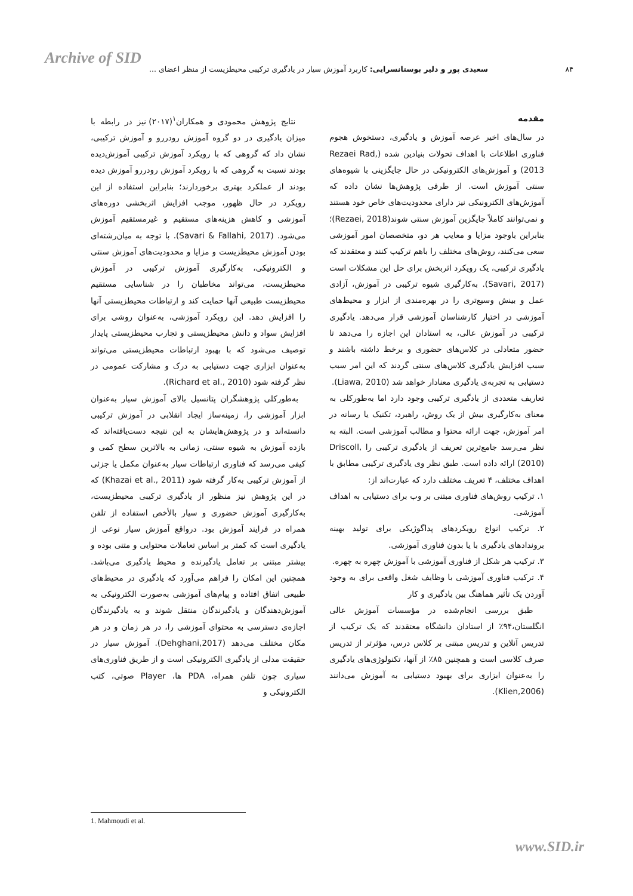Archive of SID
۸۴ سعیدی پور و دلیر بوستانسرایی: کاربرد آموزش سیار در یادگیری ترکیبی محیطزیست از منظر اعضای ...
مقدمه
در سال‌های اخیر عرصه آموزش و یادگیری، دستخوش هجوم فناوری اطلاعات با اهداف تحولات بنیادین شده (Rezaei Rad, 2013) و آموزش‌های الکترونیکی در حال جایگزینی با شیوه‌های سنتی آموزش است. از طرفی پژوهش‌ها نشان داده که آموزش‌های الکترونیکی نیز دارای محدودیت‌های خاص خود هستند و نمی‌توانند کاملاً جایگزین آموزش سنتی شوند(Rezaei, 2018)؛ بنابراین باوجود مزایا و معایب هر دو، متخصصان امور آموزشی سعی می‌کنند، روش‌های مختلف را باهم ترکیب کنند و معتقدند که یادگیری ترکیبی، یک رویکرد اثربخش برای حل این مشکلات است (Savari, 2017). به‌کارگیری شیوه ترکیبی در آموزش، آزادی عمل و بینش وسیع‌تری را در بهره‌مندی از ابزار و محیط‌های آموزشی در اختیار کارشناسان آموزشی قرار می‌دهد. یادگیری ترکیبی در آموزش عالی، به استادان این اجازه را می‌دهد تا حضور متعادلی در کلاس‌های حضوری و برخط داشته باشند و سبب افزایش یادگیری کلاس‌های سنتی گردند که این امر سبب دستیابی به تجربه‌ی یادگیری معنادار خواهد شد (Liawa, 2010).
تعاریف متعددی از یادگیری ترکیبی وجود دارد اما به‌طورکلی به معنای به‌کارگیری بیش از یک روش، راهبرد، تکنیک یا رسانه در امر آموزش، جهت ارائه محتوا و مطالب آموزشی است. البته به نظر می‌رسد جامع‌ترین تعریف از یادگیری ترکیبی را Driscoll, (2010) ارائه داده است. طبق نظر وی یادگیری ترکیبی مطابق با اهداف مختلف، ۴ تعریف مختلف دارد که عبارت‌اند از:
۱. ترکیب روش‌های فناوری مبتنی بر وب برای دستیابی به اهداف آموزشی.
۲. ترکیب انواع رویکردهای پداگوژیکی برای تولید بهینه بروندادهای یادگیری با یا بدون فناوری آموزشی.
۳. ترکیب هر شکل از فناوری آموزشی با آموزش چهره به چهره.
۴. ترکیب فناوری آموزشی با وظایف شغل واقعی برای به وجود آوردن یک تأثیر هماهنگ بین یادگیری و کار
طبق بررسی انجام‌شده در مؤسسات آموزش عالی انگلستان،۹۴٪ از استادان دانشگاه معتقدند که یک ترکیب از تدریس آنلاین و تدریس مبتنی بر کلاس درس، مؤثرتر از تدریس صرف کلاسی است و همچنین ۸۵٪ از آنها، تکنولوژی‌های یادگیری را به‌عنوان ابزاری برای بهبود دستیابی به آموزش می‌دانند (Klien,2006).
نتایج پژوهش محمودی و همکاران<sup>۱</sup>(۲۰۱۷) نیز در رابطه با میزان یادگیری در دو گروه آموزش رودررو و آموزش ترکیبی، نشان داد که گروهی که با رویکرد آموزش ترکیبی آموزش‌دیده بودند نسبت به گروهی که با رویکرد آموزش رودررو آموزش دیده بودند از عملکرد بهتری برخوردارند؛ بنابراین استفاده از این رویکرد در حال ظهور، موجب افزایش اثربخشی دوره‌های آموزشی و کاهش هزینه‌های مستقیم و غیرمستقیم آموزش می‌شود. (Savari & Fallahi, 2017). با توجه به میان‌رشته‌ای بودن آموزش محیطزیست و مزایا و محدودیت‌های آموزش سنتی و الکترونیکی، به‌کارگیری آموزش ترکیبی در آموزش محیطزیست، می‌تواند مخاطبان را در شناسایی مستقیم محیطزیست طبیعی آنها حمایت کند و ارتباطات محیطزیستی آنها را افزایش دهد. این رویکرد آموزشی، به‌عنوان روشی برای افزایش سواد و دانش محیطزیستی و تجارب محیطزیستی پایدار توصیف می‌شود که با بهبود ارتباطات محیطزیستی می‌تواند به‌عنوان ابزاری جهت دستیابی به درک و مشارکت عمومی در نظر گرفته شود (Richard et al., 2010).
به‌طورکلی پژوهشگران پتانسیل بالای آموزش سیار به‌عنوان ابزار آموزشی را، زمینه‌ساز ایجاد انقلابی در آموزش ترکیبی دانسته‌اند و در پژوهش‌هایشان به این نتیجه دست‌یافته‌اند که بازده آموزش به شیوه سنتی، زمانی به بالاترین سطح کمی و کیفی می‌رسد که فناوری ارتباطات سیار به‌عنوان مکمل یا جزئی از آموزش ترکیبی به‌کار گرفته شود (Khazai et al., 2011) که در این پژوهش نیز منظور از یادگیری ترکیبی محیطزیست، به‌کارگیری آموزش حضوری و سیار بالأخص استفاده از تلفن همراه در فرایند آموزش بود. درواقع آموزش سیار نوعی از یادگیری است که کمتر بر اساس تعاملات محتوایی و متنی بوده و بیشتر مبتنی بر تعامل یادگیرنده و محیط یادگیری می‌باشد. همچنین این امکان را فراهم می‌آورد که یادگیری در محیط‌های طبیعی اتفاق افتاده و پیام‌های آموزشی به‌صورت الکترونیکی به آموزش‌دهندگان و یادگیرندگان منتقل شوند و به یادگیرندگان اجازه‌ی دسترسی به محتوای آموزشی را، در هر زمان و در هر مکان مختلف می‌دهد (Dehghani,2017). آموزش سیار در حقیقت مدلی از یادگیری الکترونیکی است و از طریق فناوری‌های سیاری چون تلفن همراه، PDA ها، Player صوتی، کتب الکترونیکی و
1. Mahmoudi et al.
www.SID.ir